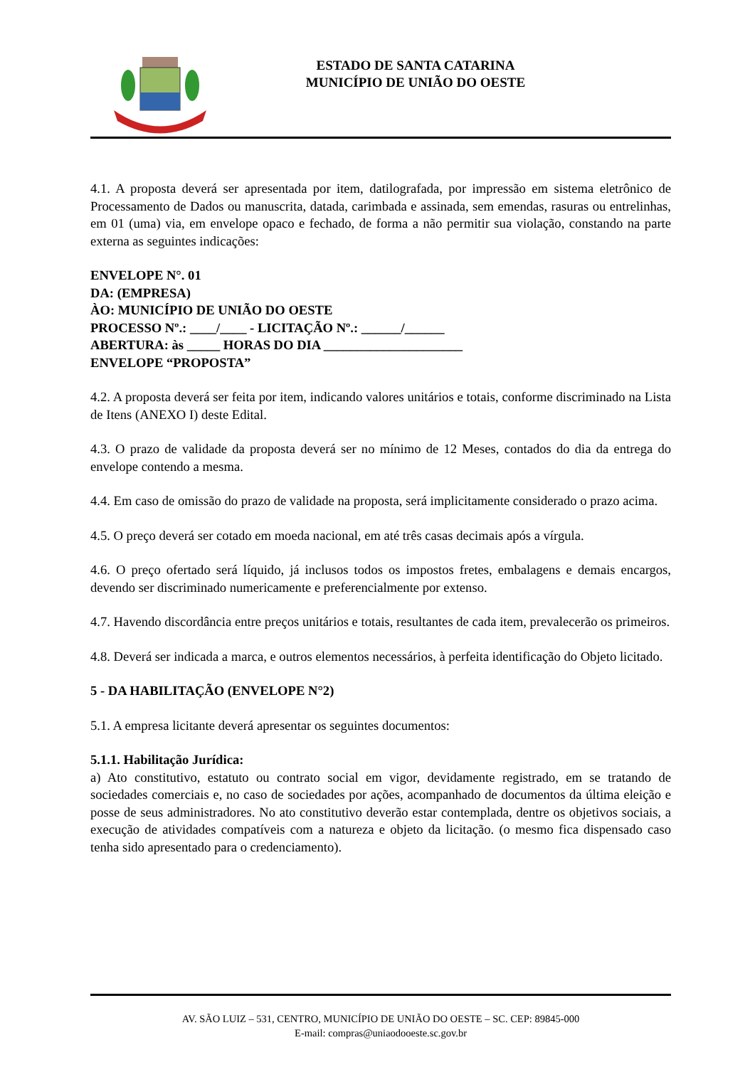ESTADO DE SANTA CATARINA
MUNICÍPIO DE UNIÃO DO OESTE
4.1. A proposta deverá ser apresentada por item, datilografada, por impressão em sistema eletrônico de Processamento de Dados ou manuscrita, datada, carimbada e assinada, sem emendas, rasuras ou entrelinhas, em 01 (uma) via, em envelope opaco e fechado, de forma a não permitir sua violação, constando na parte externa as seguintes indicações:
ENVELOPE N°. 01
DA: (EMPRESA)
ÀO: MUNICÍPIO DE UNIÃO DO OESTE
PROCESSO Nº.: ____/____ - LICITAÇÃO Nº.: ______/______
ABERTURA: às _____ HORAS DO DIA _____________________
ENVELOPE “PROPOSTA”
4.2. A proposta deverá ser feita por item, indicando valores unitários e totais, conforme discriminado na Lista de Itens (ANEXO I) deste Edital.
4.3. O prazo de validade da proposta deverá ser no mínimo de 12 Meses, contados do dia da entrega do envelope contendo a mesma.
4.4. Em caso de omissão do prazo de validade na proposta, será implicitamente considerado o prazo acima.
4.5. O preço deverá ser cotado em moeda nacional, em até três casas decimais após a vírgula.
4.6. O preço ofertado será líquido, já inclusos todos os impostos fretes, embalagens e demais encargos, devendo ser discriminado numericamente e preferencialmente por extenso.
4.7. Havendo discordância entre preços unitários e totais, resultantes de cada item, prevalecerão os primeiros.
4.8. Deverá ser indicada a marca, e outros elementos necessários, à perfeita identificação do Objeto licitado.
5 - DA HABILITAÇÃO (ENVELOPE N°2)
5.1. A empresa licitante deverá apresentar os seguintes documentos:
5.1.1. Habilitação Jurídica:
a) Ato constitutivo, estatuto ou contrato social em vigor, devidamente registrado, em se tratando de sociedades comerciais e, no caso de sociedades por ações, acompanhado de documentos da última eleição e posse de seus administradores. No ato constitutivo deverão estar contemplada, dentre os objetivos sociais, a execução de atividades compatíveis com a natureza e objeto da licitação. (o mesmo fica dispensado caso tenha sido apresentado para o credenciamento).
AV. SÃO LUIZ – 531, CENTRO, MUNICÍPIO DE UNIÃO DO OESTE – SC. CEP: 89845-000
E-mail: compras@uniaodooeste.sc.gov.br